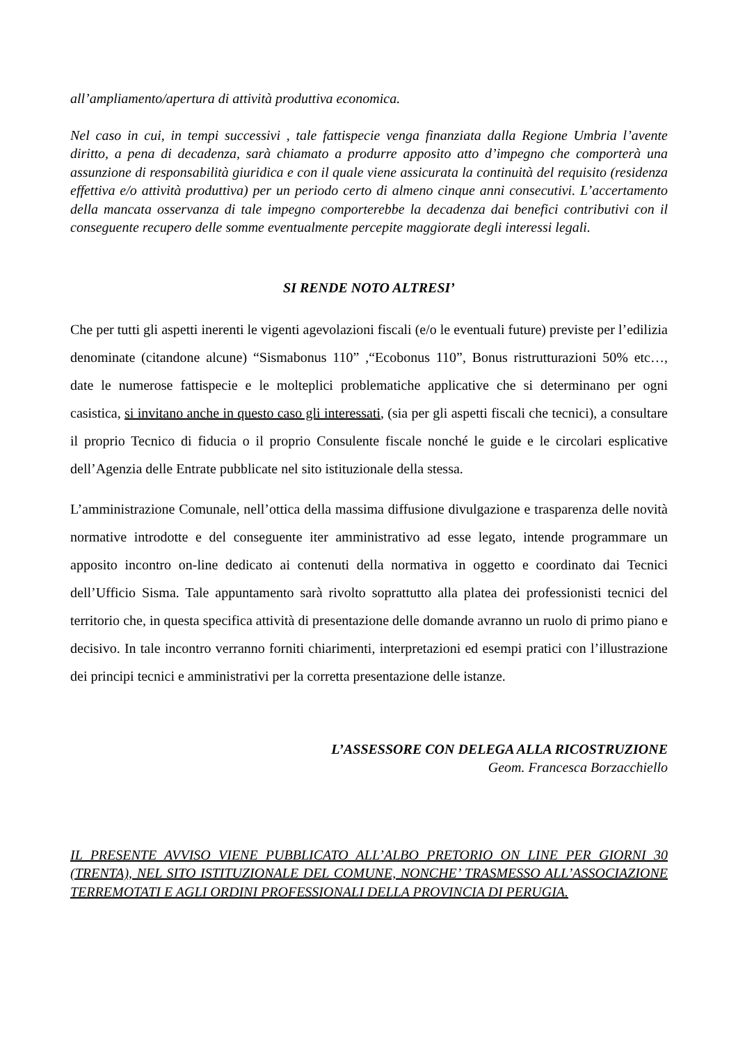all’ampliamento/apertura di attività produttiva economica.
Nel caso in cui, in tempi successivi , tale fattispecie venga finanziata dalla Regione Umbria l’avente diritto, a pena di decadenza, sarà chiamato a produrre apposito atto d’impegno che comporterà una assunzione di responsabilità giuridica e con il quale viene assicurata la continuità del requisito (residenza effettiva e/o attività produttiva) per un periodo certo di almeno cinque anni consecutivi. L’accertamento della mancata osservanza di tale impegno comporterebbe la decadenza dai benefici contributivi con il conseguente recupero delle somme eventualmente percepite maggiorate degli interessi legali.
SI RENDE NOTO ALTRESI’
Che per tutti gli aspetti inerenti le vigenti agevolazioni fiscali (e/o le eventuali future) previste per l’edilizia denominate (citandone alcune) “Sismabonus 110” ,“Ecobonus 110”, Bonus ristrutturazioni 50% etc…, date le numerose fattispecie e le molteplici problematiche applicative che si determinano per ogni casistica, si invitano anche in questo caso gli interessati, (sia per gli aspetti fiscali che tecnici), a consultare il proprio Tecnico di fiducia o il proprio Consulente fiscale nonché le guide e le circolari esplicative dell’Agenzia delle Entrate pubblicate nel sito istituzionale della stessa.
L’amministrazione Comunale, nell’ottica della massima diffusione divulgazione e trasparenza delle novità normative introdotte e del conseguente iter amministrativo ad esse legato, intende programmare un apposito incontro on-line dedicato ai contenuti della normativa in oggetto e coordinato dai Tecnici dell’Ufficio Sisma. Tale appuntamento sarà rivolto soprattutto alla platea dei professionisti tecnici del territorio che, in questa specifica attività di presentazione delle domande avranno un ruolo di primo piano e decisivo. In tale incontro verranno forniti chiarimenti, interpretazioni ed esempi pratici con l’illustrazione dei principi tecnici e amministrativi per la corretta presentazione delle istanze.
L’ASSESSORE CON DELEGA ALLA RICOSTRUZIONE
Geom. Francesca Borzacchiello
IL PRESENTE AVVISO VIENE PUBBLICATO ALL’ALBO PRETORIO ON LINE PER GIORNI 30 (TRENTA), NEL SITO ISTITUZIONALE DEL COMUNE, NONCHE’ TRASMESSO ALL’ASSOCIAZIONE TERREMOTATI E AGLI ORDINI PROFESSIONALI DELLA PROVINCIA DI PERUGIA.